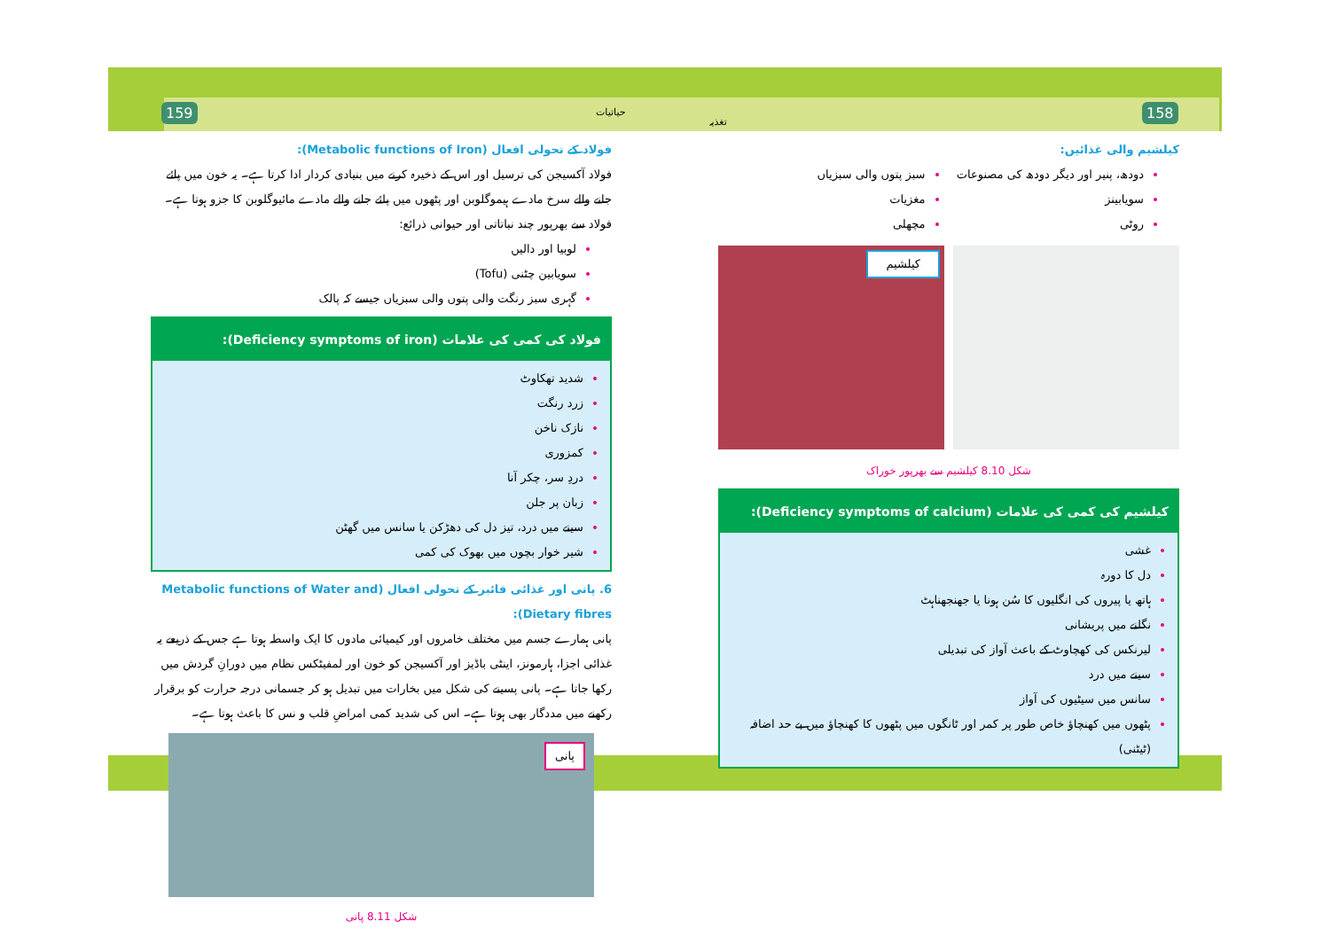159 158
حیاتیات تغذیہ
فولاد کے تحولی افعال (Metabolic functions of Iron):
فولاد آکسیجن کی ترسیل اور اس کے ذخیرہ کرنے میں بنیادی کردار ادا کرتا ہے۔ یہ خون میں پائے جانے والے سرخ مادے ہیموگلوبن اور پٹھوں میں پائے جانے والے مادے مائیوگلوبن کا جزو ہوتا ہے۔
فولاد سے بھرپور چند نباتاتی اور حیوانی ذرائع:
لوبیا اور دالیں
سویابین چٹنی (Tofu)
گہری سبز رنگت والی پتوں والی سبزیاں جیسے کہ پالک
فولاد کی کمی کی علامات (Deficiency symptoms of iron):
شدید تھکاوٹ
زرد رنگت
نازک ناخن
کمزوری
دردِ سر، چکر آنا
زبان پر جلن
سینے میں درد، تیز دل کی دھڑکن یا سانس میں گھٹن
شیر خوار بچوں میں بھوک کی کمی
6. پانی اور غذائی فائبر کے تحولی افعال (Metabolic functions of Water and Dietary fibres):
پانی ہمارے جسم میں مختلف خامروں اور کیمیائی مادوں کا ایک واسطہ ہوتا ہے جس کے ذریعے یہ غذائی اجزا، ہارمونز، اینٹی باڈیز اور آکسیجن کو خون اور لمفیٹکس نظام میں دورانِ گردش میں رکھا جاتا ہے۔ پانی پسینے کی شکل میں بخارات میں تبدیل ہو کر جسمانی درجہ حرارت کو برقرار رکھنے میں مددگار بھی ہوتا ہے۔ اس کی شدید کمی امراضِ قلب و نس کا باعث ہوتا ہے۔
پانی
شکل 8.11 پانی
کیلشیم والی غذائیں:
دودھ، پنیر اور دیگر دودھ کی مصنوعات
سویابینز
روٹی
سبز پتوں والی سبزیاں
مغزیات
مچھلی
کیلشیم
شکل 8.10 کیلشیم سے بھرپور خوراک
کیلشیم کی کمی کی علامات (Deficiency symptoms of calcium):
غشی
دل کا دورہ
ہاتھ یا پیروں کی انگلیوں کا سُن ہونا یا جھنجھناہٹ
نگلنے میں پریشانی
لیرنکس کی کھچاوٹ کے باعث آواز کی تبدیلی
سینے میں درد
سانس میں سیٹیوں کی آواز
پٹھوں میں کھنچاؤ خاص طور پر کمر اور ٹانگوں میں پٹھوں کا کھنچاؤ میں بے حد اضافہ (ٹیٹنی)